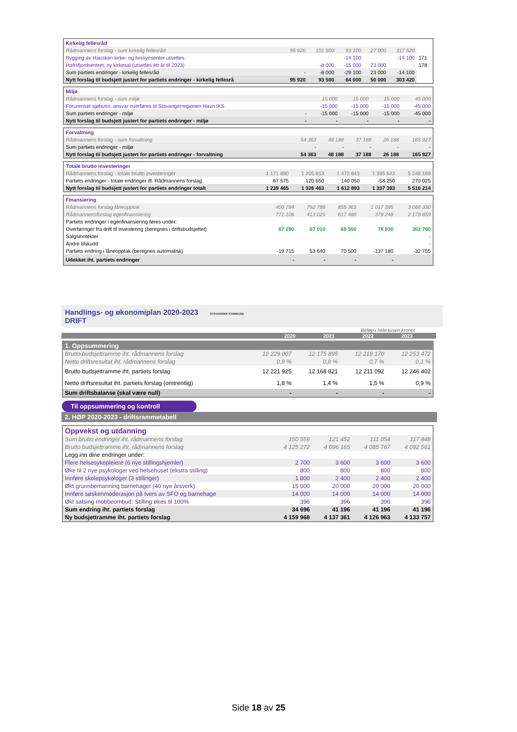| Kirkelig fellesråd | | | | | | |
| Rådmannens forslag - sum kirkelig fellesråd | 95 920 | 101 500 | 93 100 | 27 000 | 317 520 | |
| Bygging av Hausken kirke- og livssynsenter utsettes. | | | -14 100 | | -14 100 | 171 |
| Hafrsfjordsentret, ny kirkesal (utsettes ett år til 2023) | | -8 000 | -15 000 | 23 000 | - | 178 |
| Sum partiets endringer - kirkelig fellesråd | - | -8 000 | -29 100 | 23 000 | -14 100 | |
| Nytt forslag til budsjett justert for partiets endringer - kirkelig fellesrå | 95 920 | 93 500 | 64 000 | 50 000 | 303 420 | |
| Miljø | | | | | |
| Rådmannens forslag - sum miljø | | 15 000 | 15 000 | 15 000 | 45 000 |
| Forurenset sjøbunn, ansvar overføres til Stavangerregionen Havn IKS | | -15 000 | -15 000 | -15 000 | -45 000 |
| Sum partiets endringer - miljø | - | -15 000 | -15 000 | -15 000 | -45 000 |
| Nytt forslag til budsjett justert for partiets endringer - miljø | - | - | - | - | - |
| Forvaltning | | | | | |
| Rådmannens forslag - sum forvaltning | 54 363 | 48 188 | 37 188 | 26 188 | 165 927 |
| Sum partiets endringer - miljø | - | - | - | - | - |
| Nytt forslag til budsjett justert for partiets endringer - forvaltning | 54 363 | 48 188 | 37 188 | 26 188 | 165 927 |
| Totale brutto investeringer | | | | | |
| Rådmannens forslag - totale brutto investeringer | 1 171 890 | 1 205 813 | 1 472 843 | 1 395 643 | 5 246 189 |
| Partiets endringer - totale endringer ift. Rådmannens forslag | 67 575 | 120 650 | 140 050 | -58 250 | 270 025 |
| Nytt forslag til budsjett justert for partiets endringer totalt | 1 239 465 | 1 326 463 | 1 612 893 | 1 337 393 | 5 516 214 |
| Finansiering | | | | | |
| Rådmannens forslag låneopptak | 400 784 | 792 788 | 855 363 | 1 017 395 | 3 066 330 |
| Rådmannensforslag egenfinansiering | 771 106 | 413 025 | 617 480 | 378 248 | 2 179 859 |
| Partiets endringer i egenfinansiering føres under: | | | | | |
| Overføringer fra drift til investering (beregnes i driftsbudsjettet) | 87 290 | 67 010 | 69 550 | 78 930 | 302 780 |
| Salgsinntekter | | | | | - |
| Andre tilskudd | | | | | - |
| Partiets endring i låneopptak (beregnes automatisk) | -19 715 | 53 640 | 70 500 | -137 180 | -32 755 |
| Udekket iht. partiets endringer | - | - | - | - | |
Handlings- og økonomiplan 2020-2023 STAVANGER KOMMUNE
DRIFT
Beløp i hele tusen kroner
2020 2021 2022 2023
| 1. Oppsummering | | | | |
| Brutto budsjettramme iht. rådmannens forslag | 12 229 007 | 12 175 895 | 12 218 170 | 12 253 472 |
| Netto driftsresultat iht. rådmannens forslag | 0,8 % | 0,8 % | 0,7 % | 0,1 % |
| Brutto budsjettramme iht. partiets forslag | 12 221 925 | 12 168 821 | 12 211 092 | 12 246 402 |
| Netto driftsresultat iht. partiets forslag (omtrentlig) | 1,8 % | 1,4 % | 1,5 % | 0,9 % |
| Sum driftsbalanse (skal være null) | - | - | - | - |
Til oppsummering og kontroll
2. HØP 2020-2023 - driftsrammetabell
| Oppvekst og utdanning | | | | |
| Sum brutto endringer iht. rådmannens forslag | 150 559 | 121 452 | 111 054 | 117 848 |
| Brutto budsjettramme iht. rådmannens forslag | 4 125 272 | 4 096 165 | 4 085 767 | 4 092 561 |
| Legg inn dine endringer under: | | | | |
| Flere helsesykepleiere (6 nye stillingshjemler) | 2 700 | 3 600 | 3 600 | 3 600 |
| Øke til 2 nye psykologer ved helsehuset (ekstra stilling) | 800 | 800 | 800 | 800 |
| Innføre skolepsykologer (3 stillinger) | 1 800 | 2 400 | 2 400 | 2 400 |
| Økt grunnbemanning barnehager (40 nye årsverk) | 15 000 | 20 000 | 20 000 | 20 000 |
| Innføre søskenmoderasjon på tvers av SFO og barnehage | 14 000 | 14 000 | 14 000 | 14 000 |
| Økt satsing mobbeombud: Stilling økes til 100% | 396 | 396 | 396 | 396 |
| Sum endring iht. partiets forslag | 34 696 | 41 196 | 41 196 | 41 196 |
| Ny budsjettramme iht. partiets forslag | 4 159 968 | 4 137 361 | 4 126 963 | 4 133 757 |
Side 18 av 25